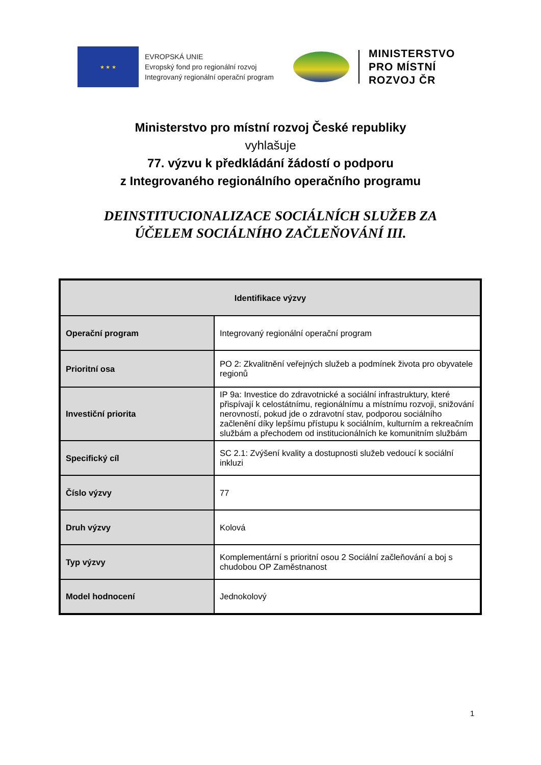★ ★ ★
EVROPSKÁ UNIE
Evropský fond pro regionální rozvoj
Integrovaný regionální operační program
MINISTERSTVO
PRO MÍSTNÍ
ROZVOJ ČR
Ministerstvo pro místní rozvoj České republiky
vyhlašuje
77. výzvu k předkládání žádostí o podporu
z Integrovaného regionálního operačního programu
DEINSTITUCIONALIZACE SOCIÁLNÍCH SLUŽEB ZA
ÚČELEM SOCIÁLNÍHO ZAČLEŇOVÁNÍ III.
| Identifikace výzvy | |
| --- | --- |
| Operační program | Integrovaný regionální operační program |
| Prioritní osa | PO 2: Zkvalitnění veřejných služeb a podmínek života pro obyvatele regionů |
| Investiční priorita | IP 9a: Investice do zdravotnické a sociální infrastruktury, které přispívají k celostátnímu, regionálnímu a místnímu rozvoji, snižování nerovností, pokud jde o zdravotní stav, podporou sociálního začlenění díky lepšímu přístupu k sociálním, kulturním a rekreačním službám a přechodem od institucionálních ke komunitním službám |
| Specifický cíl | SC 2.1: Zvýšení kvality a dostupnosti služeb vedoucí k sociální inkluzi |
| Číslo výzvy | 77 |
| Druh výzvy | Kolová |
| Typ výzvy | Komplementární s prioritní osou 2 Sociální začleňování a boj s chudobou OP Zaměstnanost |
| Model hodnocení | Jednokolový |
1